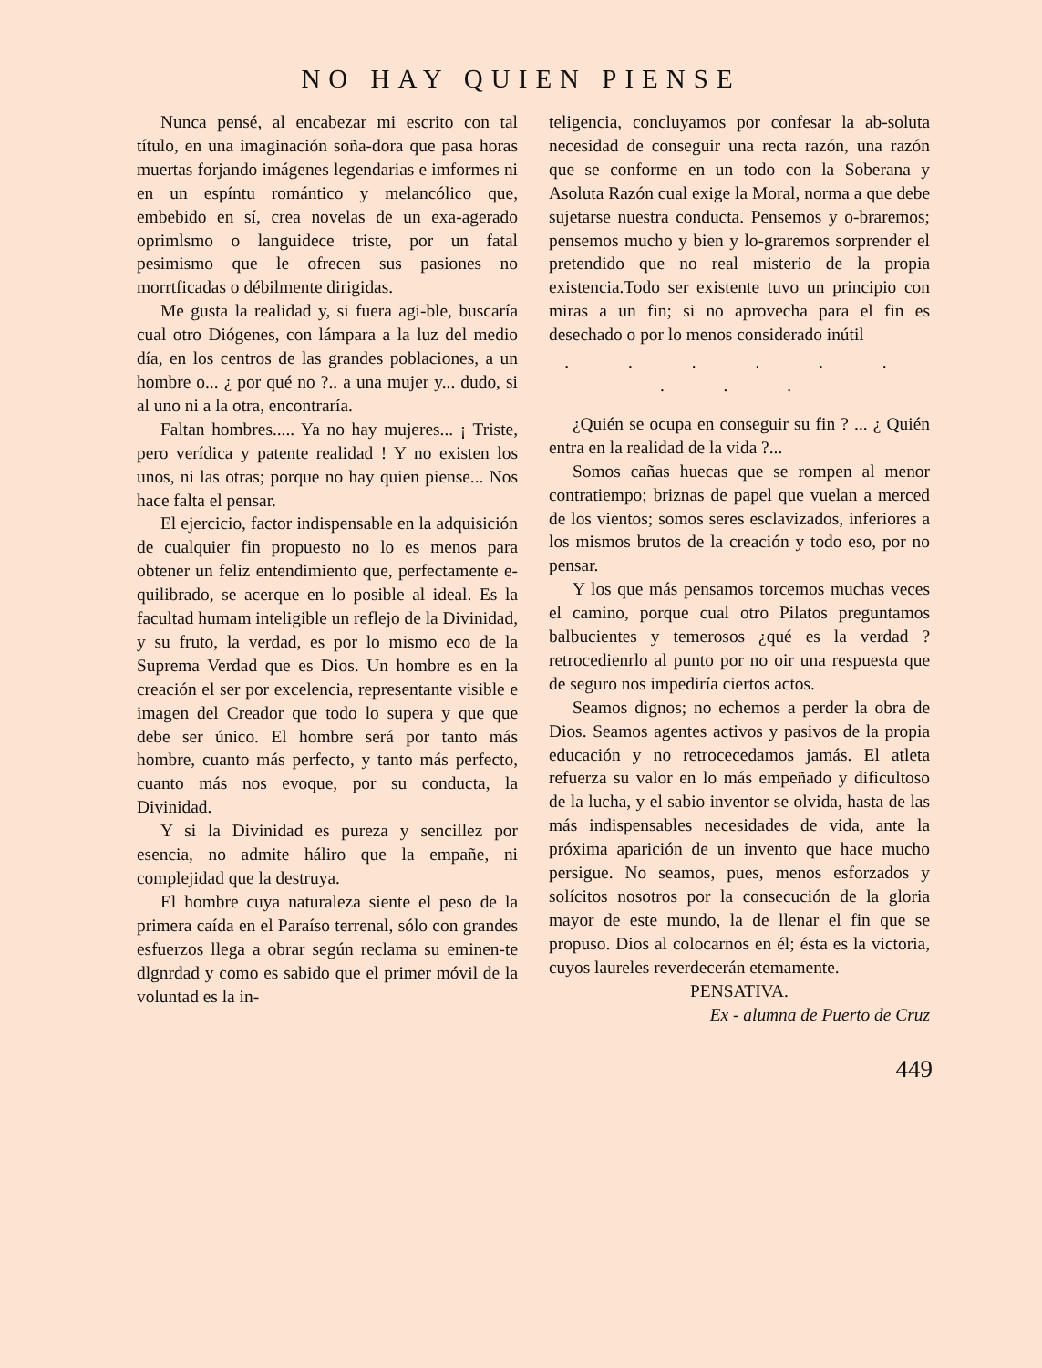NO HAY QUIEN PIENSE
Nunca pensé, al encabezar mi escrito con tal título, en una imaginación soña-dora que pasa horas muertas forjando imágenes legendarias e imformes ni en un espíntu romántico y melancólico que, embebido en sí, crea novelas de un exa-agerado oprimlsmo o languidece triste, por un fatal pesimismo que le ofrecen sus pasiones no morrtficadas o débilmente dirigidas.
Me gusta la realidad y, si fuera agi-ble, buscaría cual otro Diógenes, con lámpara a la luz del medio día, en los centros de las grandes poblaciones, a un hombre o... ¿ por qué no ?.. a una mujer y... dudo, si al uno ni a la otra, encontraría.
Faltan hombres..... Ya no hay mujeres... ¡ Triste, pero verídica y patente realidad ! Y no existen los unos, ni las otras; porque no hay quien piense... Nos hace falta el pensar.
El ejercicio, factor indispensable en la adquisición de cualquier fin propuesto no lo es menos para obtener un feliz entendimiento que, perfectamente e-quilibrado, se acerque en lo posible al ideal. Es la facultad humam inteligible un reflejo de la Divinidad, y su fruto, la verdad, es por lo mismo eco de la Suprema Verdad que es Dios. Un hombre es en la creación el ser por excelencia, representante visible e imagen del Creador que todo lo supera y que que debe ser único. El hombre será por tanto más hombre, cuanto más perfecto, y tanto más perfecto, cuanto más nos evoque, por su conducta, la Divinidad.
Y si la Divinidad es pureza y sencillez por esencia, no admite háliro que la empañe, ni complejidad que la destruya.
El hombre cuya naturaleza siente el peso de la primera caída en el Paraíso terrenal, sólo con grandes esfuerzos llega a obrar según reclama su eminen-te dlgnrdad y como es sabido que el primer móvil de la voluntad es la in-
teligencia, concluyamos por confesar la ab-soluta necesidad de conseguir una recta razón, una razón que se conforme en un todo con la Soberana y Asoluta Razón cual exige la Moral, norma a que debe sujetarse nuestra conducta. Pensemos y o-braremos; pensemos mucho y bien y lo-graremos sorprender el pretendido que no real misterio de la propia existencia.Todo ser existente tuvo un principio con miras a un fin; si no aprovecha para el fin es desechado o por lo menos considerado inútil
. . . . . . . . .
¿Quién se ocupa en conseguir su fin ? ... ¿ Quién entra en la realidad de la vida ?...
Somos cañas huecas que se rompen al menor contratiempo; briznas de papel que vuelan a merced de los vientos; somos seres esclavizados, inferiores a los mismos brutos de la creación y todo eso, por no pensar.
Y los que más pensamos torcemos muchas veces el camino, porque cual otro Pilatos preguntamos balbucientes y temerosos ¿qué es la verdad ? retrocedienrlo al punto por no oir una respuesta que de seguro nos impediría ciertos actos.
Seamos dignos; no echemos a perder la obra de Dios. Seamos agentes activos y pasivos de la propia educación y no retrocecedamos jamás. El atleta refuerza su valor en lo más empeñado y dificultoso de la lucha, y el sabio inventor se olvida, hasta de las más indispensables necesidades de vida, ante la próxima aparición de un invento que hace mucho persigue. No seamos, pues, menos esforzados y solícitos nosotros por la consecución de la gloria mayor de este mundo, la de llenar el fin que se propuso. Dios al colocarnos en él; ésta es la victoria, cuyos laureles reverdecerán etemamente.
PENSATIVA.
Ex - alumna de Puerto de Cruz
449